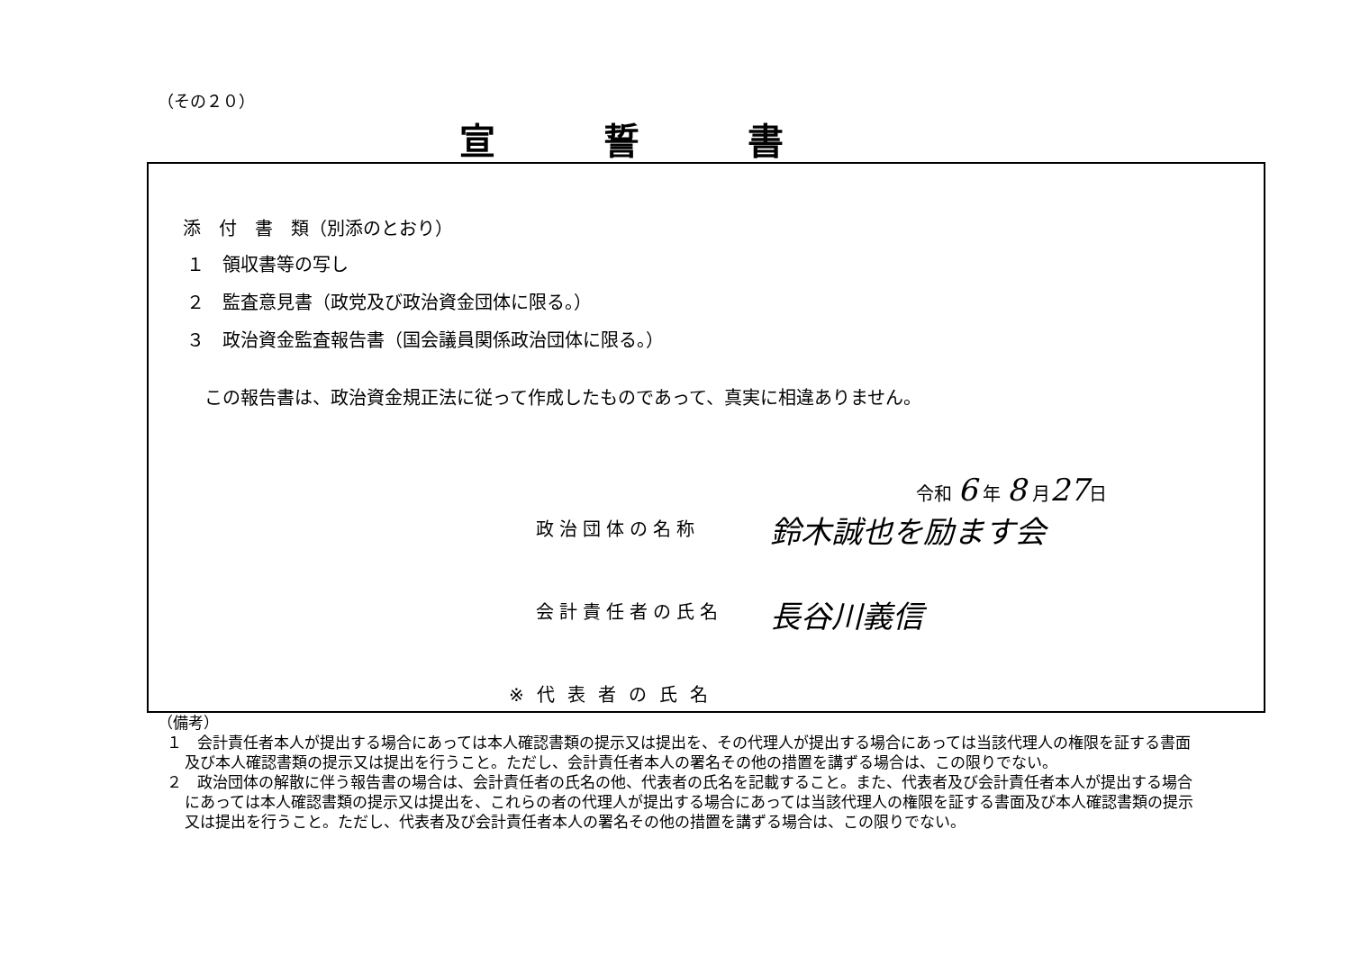（その２０）
宣誓書
添　付　書　類（別添のとおり）
１　領収書等の写し
２　監査意見書（政党及び政治資金団体に限る。）
３　政治資金監査報告書（国会議員関係政治団体に限る。）
この報告書は、政治資金規正法に従って作成したものであって、真実に相違ありません。
令和 6 年 8 月27日
政治団体の名称 鈴木誠也を励ます会
会計責任者の氏名 長谷川義信
※代表者の氏名
（備考）
１　会計責任者本人が提出する場合にあっては本人確認書類の提示又は提出を、その代理人が提出する場合にあっては当該代理人の権限を証する書面及び本人確認書類の提示又は提出を行うこと。ただし、会計責任者本人の署名その他の措置を講ずる場合は、この限りでない。
２　政治団体の解散に伴う報告書の場合は、会計責任者の氏名の他、代表者の氏名を記載すること。また、代表者及び会計責任者本人が提出する場合にあっては本人確認書類の提示又は提出を、これらの者の代理人が提出する場合にあっては当該代理人の権限を証する書面及び本人確認書類の提示又は提出を行うこと。ただし、代表者及び会計責任者本人の署名その他の措置を講ずる場合は、この限りでない。